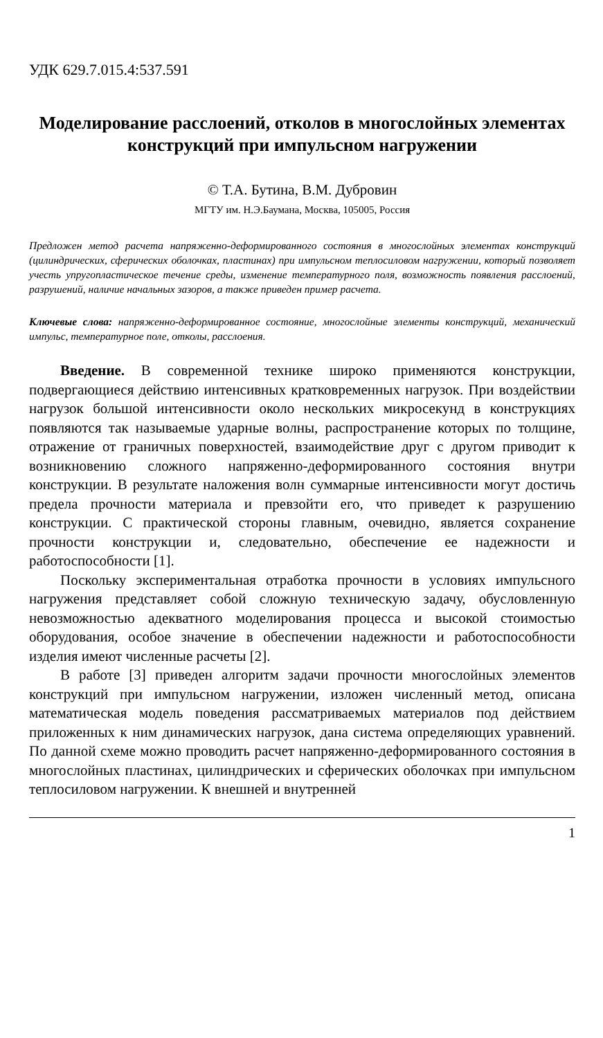УДК 629.7.015.4:537.591
Моделирование расслоений, отколов в многослойных элементах конструкций при импульсном нагружении
© Т.А. Бутина, В.М. Дубровин
МГТУ им. Н.Э.Баумана, Москва, 105005, Россия
Предложен метод расчета напряженно-деформированного состояния в многослойных элементах конструкций (цилиндрических, сферических оболочках, пластинах) при импульсном теплосиловом нагружении, который позволяет учесть упругопластическое течение среды, изменение температурного поля, возможность появления расслоений, разрушений, наличие начальных зазоров, а также приведен пример расчета.
Ключевые слова: напряженно-деформированное состояние, многослойные элементы конструкций, механический импульс, температурное поле, отколы, расслоения.
Введение. В современной технике широко применяются конструкции, подвергающиеся действию интенсивных кратковременных нагрузок. При воздействии нагрузок большой интенсивности около нескольких микросекунд в конструкциях появляются так называемые ударные волны, распространение которых по толщине, отражение от граничных поверхностей, взаимодействие друг с другом приводит к возникновению сложного напряженно-деформированного состояния внутри конструкции. В результате наложения волн суммарные интенсивности могут достичь предела прочности материала и превзойти его, что приведет к разрушению конструкции. С практической стороны главным, очевидно, является сохранение прочности конструкции и, следовательно, обеспечение ее надежности и работоспособности [1].
Поскольку экспериментальная отработка прочности в условиях импульсного нагружения представляет собой сложную техническую задачу, обусловленную невозможностью адекватного моделирования процесса и высокой стоимостью оборудования, особое значение в обеспечении надежности и работоспособности изделия имеют численные расчеты [2].
В работе [3] приведен алгоритм задачи прочности многослойных элементов конструкций при импульсном нагружении, изложен численный метод, описана математическая модель поведения рассматриваемых материалов под действием приложенных к ним динамических нагрузок, дана система определяющих уравнений. По данной схеме можно проводить расчет напряженно-деформированного состояния в многослойных пластинах, цилиндрических и сферических оболочках при импульсном теплосиловом нагружении. К внешней и внутренней
1